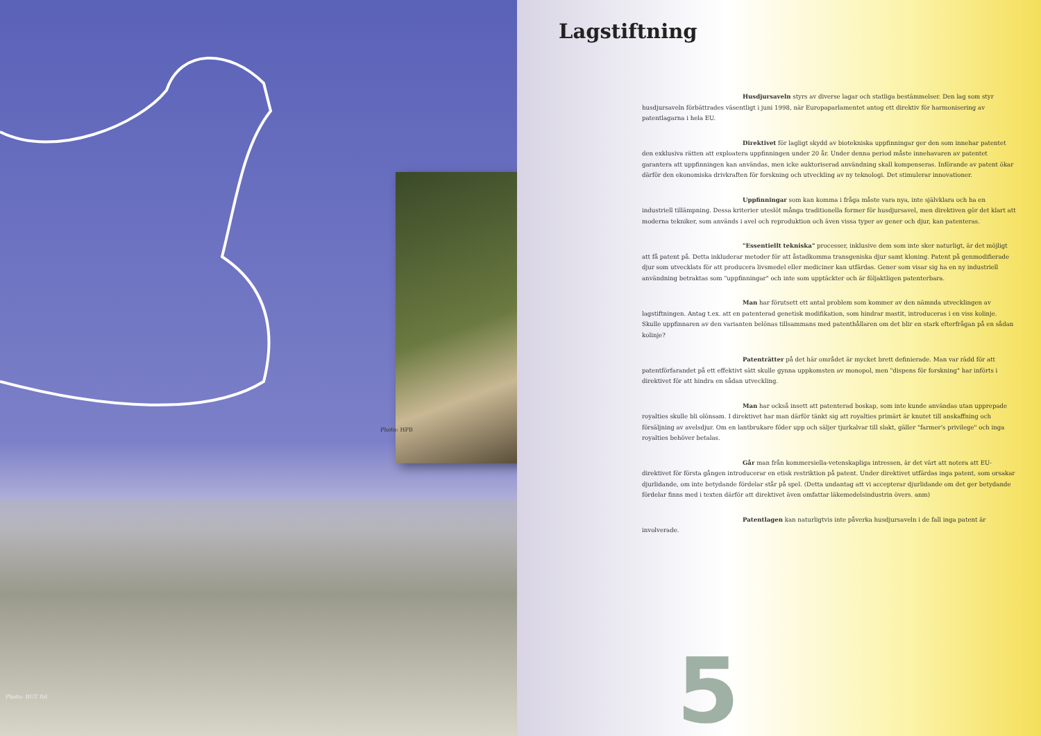Photo: HPB
Photo: BUT ltd
Lagstiftning
Husdjursaveln styrs av diverse lagar och statliga bestämmelser. Den lag som styr husdjursaveln förbättrades väsentligt i juni 1998, när Europaparlamentet antog ett direktiv för harmonisering av patentlagarna i hela EU.
Direktivet för lagligt skydd av biotekniska uppfinningar ger den som innehar patentet den exklusiva rätten att exploatera uppfinningen under 20 år. Under denna period måste innehavaren av patentet garantera att uppfinningen kan användas, men icke auktoriserad användning skall kompenseras. Införande av patent ökar därför den ekonomiska drivkraften för forskning och utveckling av ny teknologi. Det stimulerar innovationer.
Uppfinningar som kan komma i fråga måste vara nya, inte självklara och ha en industriell tillämpning. Dessa kriterier uteslöt många traditionella former för husdjursavel, men direktiven gör det klart att moderna tekniker, som används i avel och reproduktion och även vissa typer av gener och djur, kan patenteras.
"Essentiellt tekniska" processer, inklusive dem som inte sker naturligt, är det möjligt att få patent på. Detta inkluderar metoder för att åstadkomma transgeniska djur samt kloning. Patent på genmodifierade djur som utvecklats för att producera livsmedel eller mediciner kan utfärdas. Gener som visar sig ha en ny industriell användning betraktas som "uppfinningar" och inte som upptäckter och är följaktligen patenterbara.
Man har förutsett ett antal problem som kommer av den nämnda utvecklingen av lagstiftningen. Antag t.ex. att en patenterad genetisk modifikation, som hindrar mastit, introduceras i en viss kolinje. Skulle uppfinnaren av den varianten belönas tillsammans med patenthållaren om det blir en stark efterfrågan på en sådan kolinje?
Patenträtter på det här området är mycket brett definierade. Man var rädd för att patentförfarandet på ett effektivt sätt skulle gynna uppkomsten av monopol, men "dispens för forskning" har införts i direktivet för att hindra en sådan utveckling.
Man har också insett att patenterad boskap, som inte kunde användas utan upprepade royalties skulle bli olönsam. I direktivet har man därför tänkt sig att royalties primärt är knutet till anskaffning och försäljning av avelsdjur. Om en lantbrukare föder upp och säljer tjurkalvar till slakt, gäller "farmer's privilege" och inga royalties behöver betalas.
Går man från kommersiella-vetenskapliga intressen, är det värt att notera att EU-direktivet för första gången introducerar en etisk restriktion på patent. Under direktivet utfärdas inga patent, som orsakar djurlidande, om inte betydande fördelar står på spel. (Detta undantag att vi accepterar djurlidande om det ger betydande fördelar finns med i texten därför att direktivet även omfattar läkemedelsindustrin övers. anm)
Patentlagen kan naturligtvis inte påverka husdjursaveln i de fall inga patent är involverade.
5